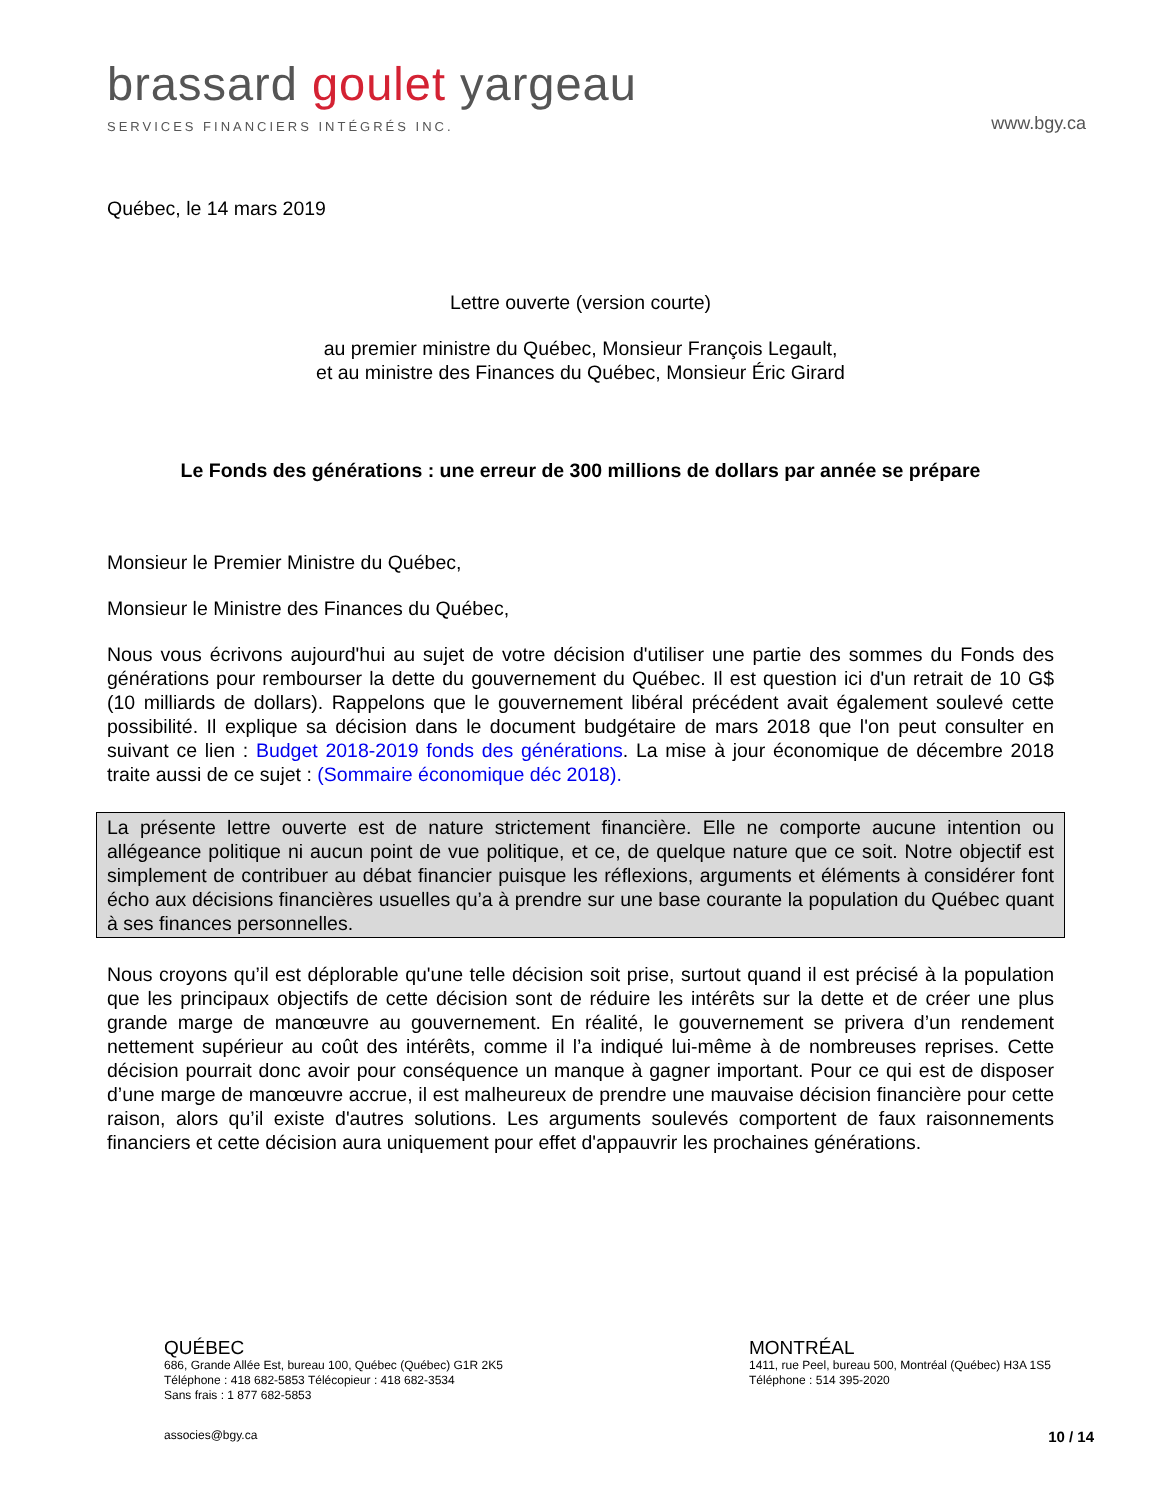brassard goulet yargeau
SERVICES FINANCIERS INTÉGRÉS INC.
www.bgy.ca
Québec, le 14 mars 2019
Lettre ouverte (version courte)
au premier ministre du Québec, Monsieur François Legault,
et au ministre des Finances du Québec, Monsieur Éric Girard
Le Fonds des générations : une erreur de 300 millions de dollars par année se prépare
Monsieur le Premier Ministre du Québec,
Monsieur le Ministre des Finances du Québec,
Nous vous écrivons aujourd'hui au sujet de votre décision d'utiliser une partie des sommes du Fonds des générations pour rembourser la dette du gouvernement du Québec. Il est question ici d'un retrait de 10 G$ (10 milliards de dollars). Rappelons que le gouvernement libéral précédent avait également soulevé cette possibilité. Il explique sa décision dans le document budgétaire de mars 2018 que l'on peut consulter en suivant ce lien : Budget 2018-2019 fonds des générations. La mise à jour économique de décembre 2018 traite aussi de ce sujet : (Sommaire économique déc 2018).
La présente lettre ouverte est de nature strictement financière. Elle ne comporte aucune intention ou allégeance politique ni aucun point de vue politique, et ce, de quelque nature que ce soit. Notre objectif est simplement de contribuer au débat financier puisque les réflexions, arguments et éléments à considérer font écho aux décisions financières usuelles qu’a à prendre sur une base courante la population du Québec quant à ses finances personnelles.
Nous croyons qu’il est déplorable qu'une telle décision soit prise, surtout quand il est précisé à la population que les principaux objectifs de cette décision sont de réduire les intérêts sur la dette et de créer une plus grande marge de manœuvre au gouvernement. En réalité, le gouvernement se privera d’un rendement nettement supérieur au coût des intérêts, comme il l’a indiqué lui-même à de nombreuses reprises. Cette décision pourrait donc avoir pour conséquence un manque à gagner important. Pour ce qui est de disposer d’une marge de manœuvre accrue, il est malheureux de prendre une mauvaise décision financière pour cette raison, alors qu’il existe d'autres solutions. Les arguments soulevés comportent de faux raisonnements financiers et cette décision aura uniquement pour effet d'appauvrir les prochaines générations.
QUÉBEC
686, Grande Allée Est, bureau 100, Québec (Québec) G1R 2K5
Téléphone : 418 682-5853 Télécopieur : 418 682-3534
Sans frais : 1 877 682-5853
MONTRÉAL
1411, rue Peel, bureau 500, Montréal (Québec) H3A 1S5
Téléphone : 514 395-2020
associes@bgy.ca 10 / 14